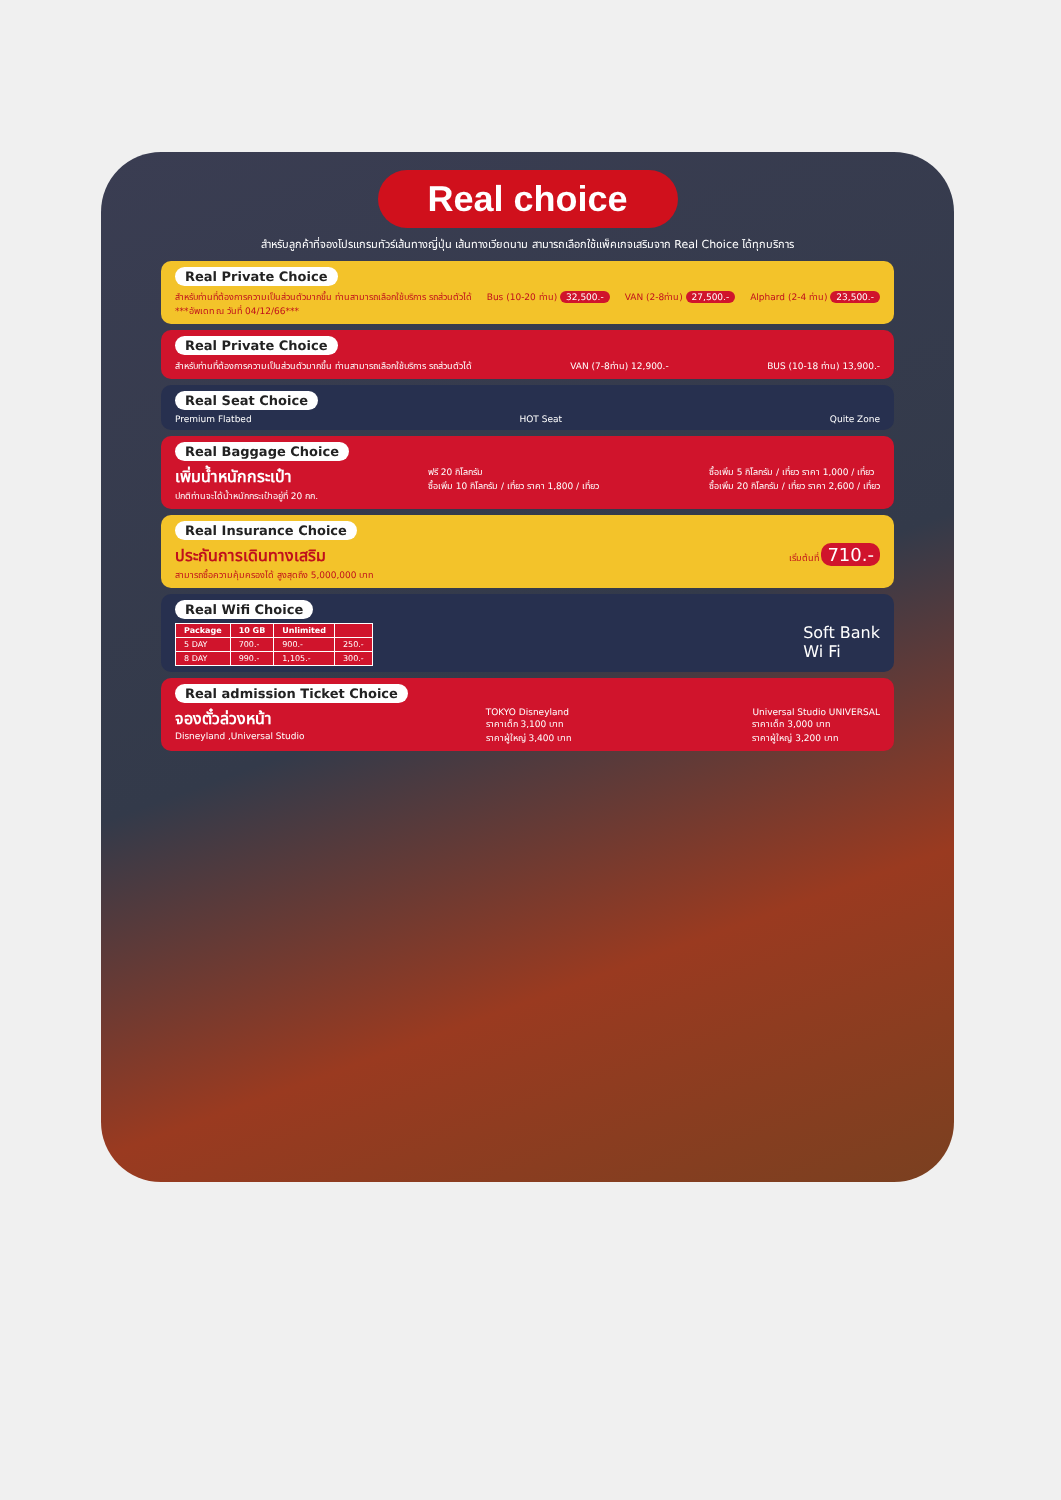Real choice
สำหรับลูกค้าที่จองโปรแกรมทัวร์เส้นทางญี่ปุ่น เส้นทางเวียดนาม สามารถเลือกใช้แพ็คเกจเสริมจาก Real Choice ได้ทุกบริการ
Real Private Choice
สำหรับท่านที่ต้องการความเป็นส่วนตัวมากขึ้น ท่านสามารถเลือกใช้บริการ รถส่วนตัวได้
***อัพเดท ณ วันที่ 04/12/66***
Bus (10-20 ท่าน) 32,500.- VAN (2-8ท่าน) 27,500.- Alphard (2-4 ท่าน) 23,500.-
Real Private Choice
สำหรับท่านที่ต้องการความเป็นส่วนตัวมากขึ้น ท่านสามารถเลือกใช้บริการ รถส่วนตัวได้
VAN (7-8ท่าน) 12,900.- BUS (10-18 ท่าน) 13,900.-
Real Seat Choice
Premium Flatbed HOT Seat Quite Zone
Real Baggage Choice
เพิ่มน้ำหนักกระเป๋า
ปกติท่านจะได้น้ำหนักกระเป๋าอยู่ที่ 20 กก.
ฟรี 20 กิโลกรัม
ซื้อเพิ่ม 10 กิโลกรัม / เที่ยว ราคา 1,800 / เที่ยว
ซื้อเพิ่ม 5 กิโลกรัม / เที่ยว ราคา 1,000 / เที่ยว
ซื้อเพิ่ม 20 กิโลกรัม / เที่ยว ราคา 2,600 / เที่ยว
Real Insurance Choice
ประกันการเดินทางเสริม
สามารถซื้อความคุ้มครองได้ สูงสุดถึง 5,000,000 บาท
เริ่มต้นที่ 710.-
Real Wifi Choice
| Package | 10 GB | Unlimited | |
| --- | --- | --- | --- |
| 5 DAY | 700.- | 900.- | 250.- |
| 8 DAY | 990.- | 1,105.- | 300.- |
Soft Bank
Wi Fi
Real admission Ticket Choice
จองตั๋วล่วงหน้า
Disneyland ,Universal Studio
TOKYO Disneyland
ราคาเด็ก 3,100 บาท
ราคาผู้ใหญ่ 3,400 บาท
Universal Studio UNIVERSAL
ราคาเด็ก 3,000 บาท
ราคาผู้ใหญ่ 3,200 บาท